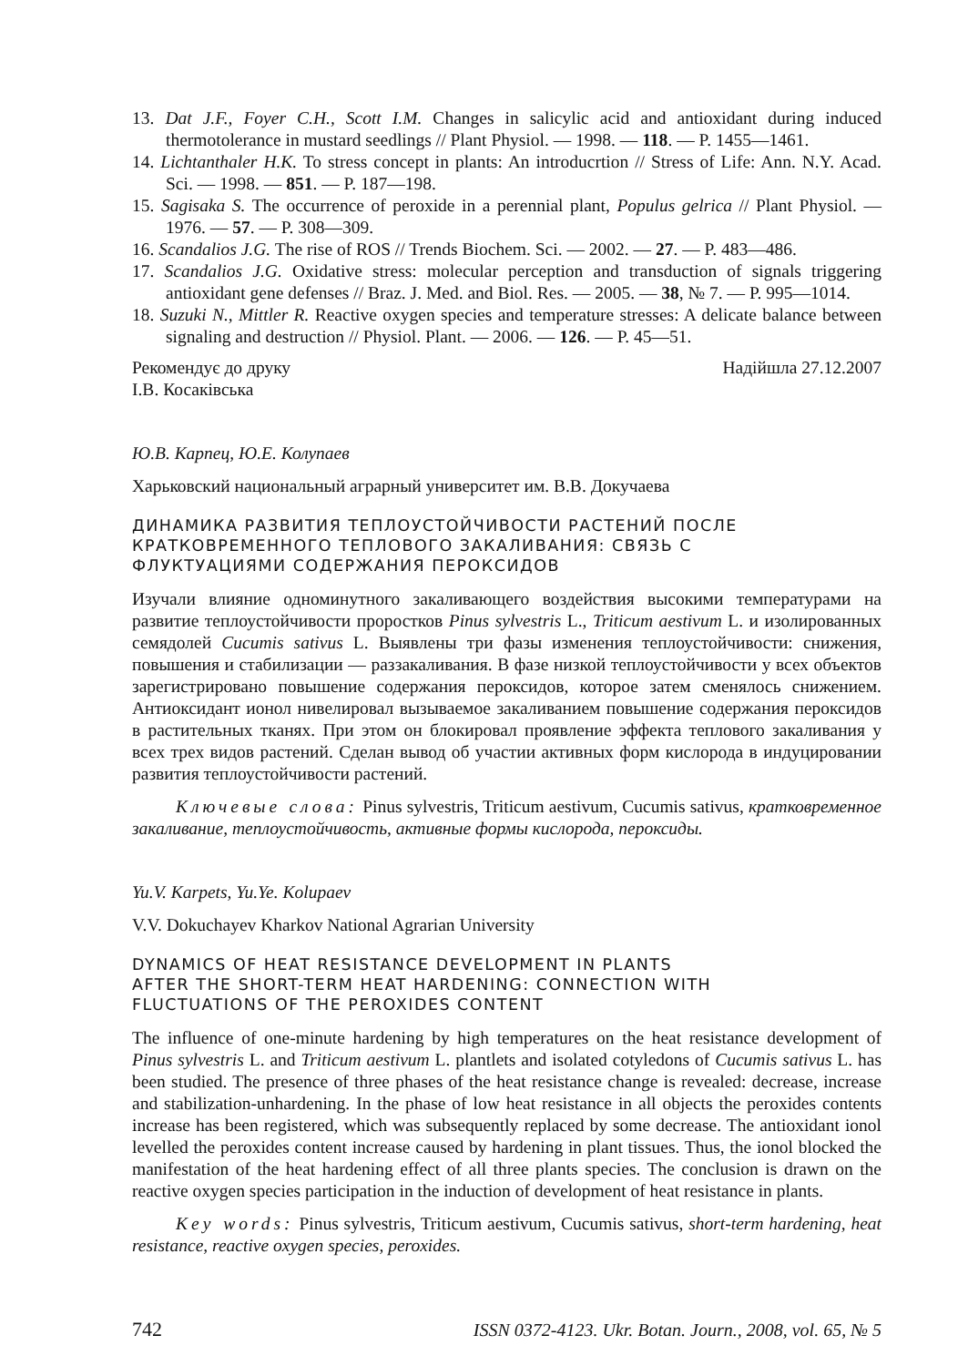13. Dat J.F., Foyer C.H., Scott I.M. Changes in salicylic acid and antioxidant during induced thermotolerance in mustard seedlings // Plant Physiol. — 1998. — 118. — P. 1455—1461.
14. Lichtanthaler H.K. To stress concept in plants: An introducrtion // Stress of Life: Ann. N.Y. Acad. Sci. — 1998. — 851. — P. 187—198.
15. Sagisaka S. The occurrence of peroxide in a perennial plant, Populus gelrica // Plant Physiol. — 1976. — 57. — P. 308—309.
16. Scandalios J.G. The rise of ROS // Trends Biochem. Sci. — 2002. — 27. — P. 483—486.
17. Scandalios J.G. Oxidative stress: molecular perception and transduction of signals triggering antioxidant gene defenses // Braz. J. Med. and Biol. Res. — 2005. — 38, № 7. — P. 995—1014.
18. Suzuki N., Mittler R. Reactive oxygen species and temperature stresses: A delicate balance between signaling and destruction // Physiol. Plant. — 2006. — 126. — P. 45—51.
Рекомендує до друку
І.В. Косаківська Надійшла 27.12.2007
Ю.В. Карпец, Ю.Е. Колупаев
Харьковский национальный аграрный университет им. В.В. Докучаева
ДИНАМИКА РАЗВИТИЯ ТЕПЛОУСТОЙЧИВОСТИ РАСТЕНИЙ ПОСЛЕ
КРАТКОВРЕМЕННОГО ТЕПЛОВОГО ЗАКАЛИВАНИЯ: СВЯЗЬ С
ФЛУКТУАЦИЯМИ СОДЕРЖАНИЯ ПЕРОКСИДОВ
Изучали влияние одноминутного закаливающего воздействия высокими температурами на развитие теплоустойчивости проростков Pinus sylvestris L., Triticum aestivum L. и изолированных семядолей Cucumis sativus L. Выявлены три фазы изменения теплоустойчивости: снижения, повышения и стабилизации — раззакаливания. В фазе низкой теплоустойчивости у всех объектов зарегистрировано повышение содержания пероксидов, которое затем сменялось снижением. Антиоксидант ионол нивелировал вызываемое закаливанием повышение содержания пероксидов в растительных тканях. При этом он блокировал проявление эффекта теплового закаливания у всех трех видов растений. Сделан вывод об участии активных форм кислорода в индуцировании развития теплоустойчивости растений.
Ключевые слова: Pinus sylvestris, Triticum aestivum, Cucumis sativus, кратковременное закаливание, теплоустойчивость, активные формы кислорода, пероксиды.
Yu.V. Karpets, Yu.Ye. Kolupaev
V.V. Dokuchayev Kharkov National Agrarian University
DYNAMICS OF HEAT RESISTANCE DEVELOPMENT IN PLANTS
AFTER THE SHORT-TERM HEAT HARDENING: CONNECTION WITH
FLUCTUATIONS OF THE PEROXIDES CONTENT
The influence of one-minute hardening by high temperatures on the heat resistance development of Pinus sylvestris L. and Triticum aestivum L. plantlets and isolated cotyledons of Cucumis sativus L. has been studied. The presence of three phases of the heat resistance change is revealed: decrease, increase and stabilization-unhardening. In the phase of low heat resistance in all objects the peroxides contents increase has been registered, which was subsequently replaced by some decrease. The antioxidant ionol levelled the peroxides content increase caused by hardening in plant tissues. Thus, the ionol blocked the manifestation of the heat hardening effect of all three plants species. The conclusion is drawn on the reactive oxygen species participation in the induction of development of heat resistance in plants.
Key words: Pinus sylvestris, Triticum aestivum, Cucumis sativus, short-term hardening, heat resistance, reactive oxygen species, peroxides.
742 ISSN 0372-4123. Ukr. Botan. Journ., 2008, vol. 65, № 5